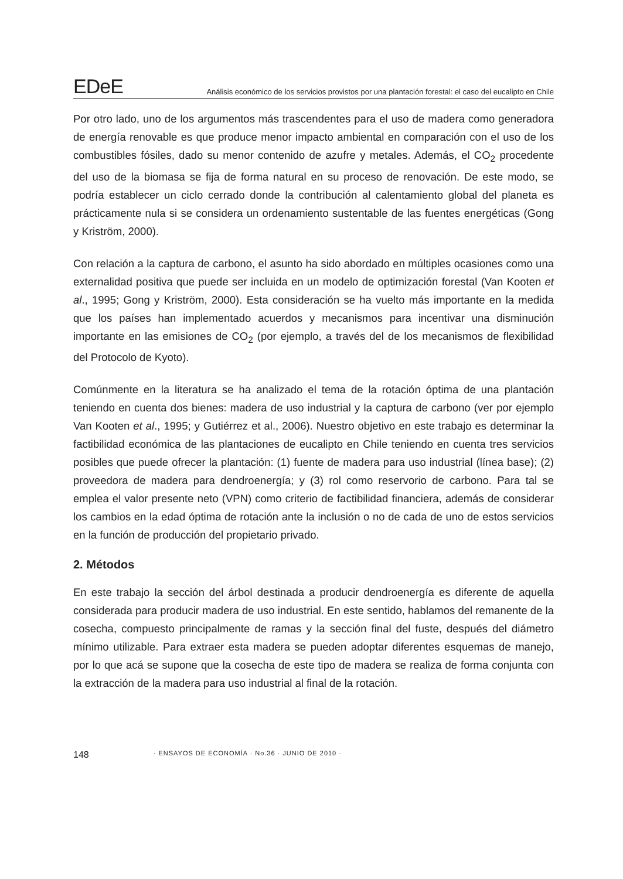EDeE Análisis económico de los servicios provistos por una plantación forestal: el caso del eucalipto en Chile
Por otro lado, uno de los argumentos más trascendentes para el uso de madera como generadora de energía renovable es que produce menor impacto ambiental en comparación con el uso de los combustibles fósiles, dado su menor contenido de azufre y metales. Además, el CO<sub>2</sub> procedente del uso de la biomasa se fija de forma natural en su proceso de renovación. De este modo, se podría establecer un ciclo cerrado donde la contribución al calentamiento global del planeta es prácticamente nula si se considera un ordenamiento sustentable de las fuentes energéticas (Gong y Kriström, 2000).
Con relación a la captura de carbono, el asunto ha sido abordado en múltiples ocasiones como una externalidad positiva que puede ser incluida en un modelo de optimización forestal (Van Kooten et al., 1995; Gong y Kriström, 2000). Esta consideración se ha vuelto más importante en la medida que los países han implementado acuerdos y mecanismos para incentivar una disminución importante en las emisiones de CO<sub>2</sub> (por ejemplo, a través del de los mecanismos de flexibilidad del Protocolo de Kyoto).
Comúnmente en la literatura se ha analizado el tema de la rotación óptima de una plantación teniendo en cuenta dos bienes: madera de uso industrial y la captura de carbono (ver por ejemplo Van Kooten et al., 1995; y Gutiérrez et al., 2006). Nuestro objetivo en este trabajo es determinar la factibilidad económica de las plantaciones de eucalipto en Chile teniendo en cuenta tres servicios posibles que puede ofrecer la plantación: (1) fuente de madera para uso industrial (línea base); (2) proveedora de madera para dendroenergía; y (3) rol como reservorio de carbono. Para tal se emplea el valor presente neto (VPN) como criterio de factibilidad financiera, además de considerar los cambios en la edad óptima de rotación ante la inclusión o no de cada de uno de estos servicios en la función de producción del propietario privado.
2. Métodos
En este trabajo la sección del árbol destinada a producir dendroenergía es diferente de aquella considerada para producir madera de uso industrial. En este sentido, hablamos del remanente de la cosecha, compuesto principalmente de ramas y la sección final del fuste, después del diámetro mínimo utilizable. Para extraer esta madera se pueden adoptar diferentes esquemas de manejo, por lo que acá se supone que la cosecha de este tipo de madera se realiza de forma conjunta con la extracción de la madera para uso industrial al final de la rotación.
148 · ENSAYOS DE ECONOMÍA · No.36 · JUNIO DE 2010 ·